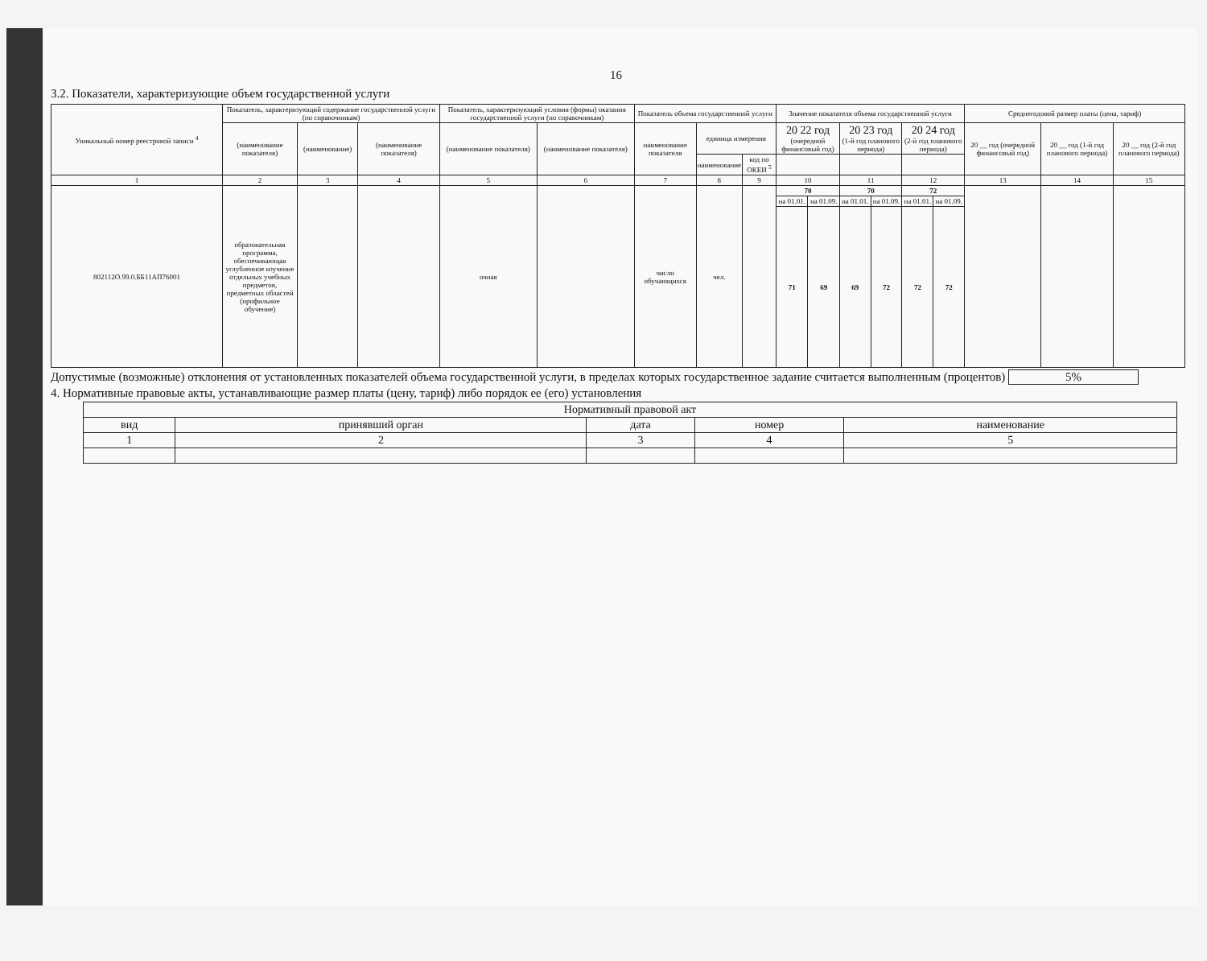16
3.2. Показатели, характеризующие объем государственной услуги
| Уникальный номер реестровой записи <sup>4</sup> | Показатель, характеризующий содержание государственной услуги (по справочникам) | | | Показатель, характеризующий условия (формы) оказания государственной услуги (по справочникам) | | Показатель объема государственной услуги | | | Значение показателя объема государственной услуги | | | | | | Среднегодовой размер платы (цена, тариф) | | |
| --- | --- | --- | --- | --- | --- | --- | --- | --- | --- | --- | --- | --- | --- | --- | --- | --- | --- |
| | (наименование показателя) | (наименование) | (наименование показателя) | (наименование показателя) | (наименование показателя) | наименование показателя | единица измерения | | 20 22 год (очередной финансовый год) | | 20 23 год (1-й год планового периода) | | 20 24 год (2-й год планового периода) | | 20 __ год (очередной финансовый год) | 20 __ год (1-й год планового периода) | 20 __ год (2-й год планового периода) |
| | | | | | | | наименование | код по ОКЕИ <sup>5</sup> | | | | | | | | | |
| 1 | 2 | 3 | 4 | 5 | 6 | 7 | 8 | 9 | 10 | | 11 | | 12 | | 13 | 14 | 15 |
| 802112О.99.0.ББ11АП76001 | образовательная программа, обеспечивающая углубленное изучение отдельных учебных предметов, предметных областей (профильное обучение) | | | очная | | число обучающихся | чел. | | 70 | | 70 | | 72 | | | | |
| | | | | | | | | | на 01.01. | на 01.09. | на 01.01. | на 01.09. | на 01.01. | на 01.09. | | | |
| | | | | | | | | | 71 | 69 | 69 | 72 | 72 | 72 | | | |
Допустимые (возможные) отклонения от установленных показателей объема государственной услуги, в пределах которых государственное задание считается выполненным (процентов) 5%
4. Нормативные правовые акты, устанавливающие размер платы (цену, тариф) либо порядок ее (его) установления
| Нормативный правовой акт | | | | |
| --- | --- | --- | --- | --- |
| вид | принявший орган | дата | номер | наименование |
| 1 | 2 | 3 | 4 | 5 |